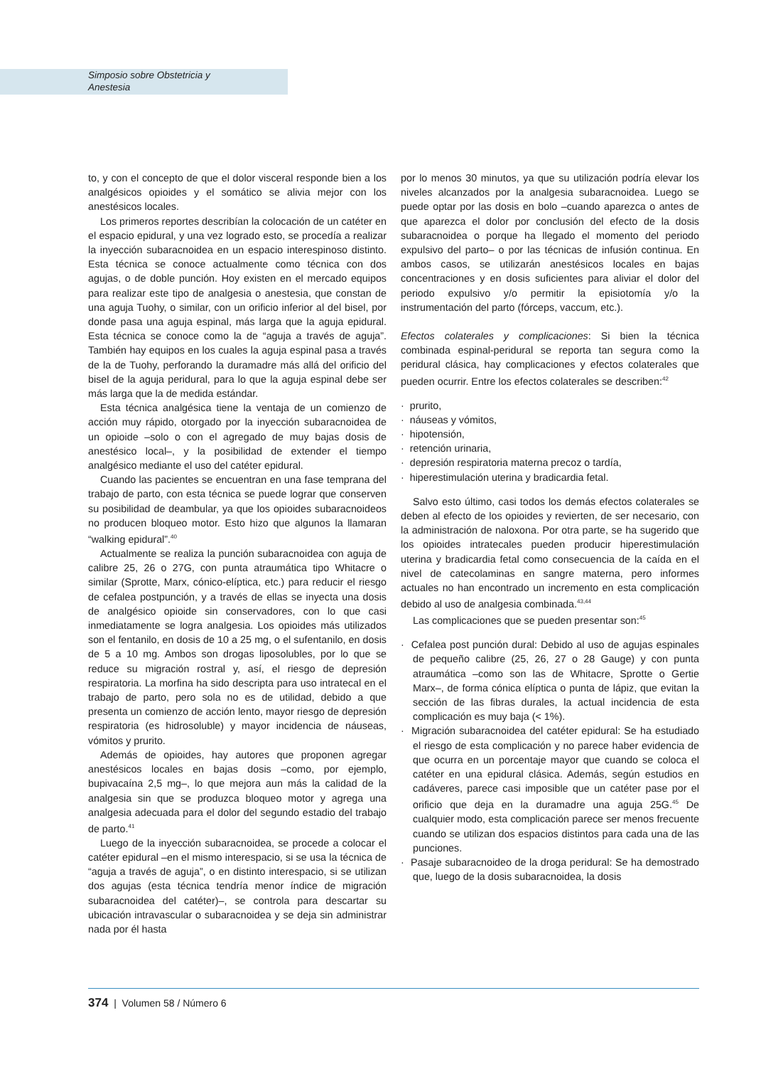Simposio sobre Obstetricia y
Anestesia
to, y con el concepto de que el dolor visceral responde bien a los analgésicos opioides y el somático se alivia mejor con los anestésicos locales.
Los primeros reportes describían la colocación de un catéter en el espacio epidural, y una vez logrado esto, se procedía a realizar la inyección subaracnoidea en un espacio interespinoso distinto. Esta técnica se conoce actualmente como técnica con dos agujas, o de doble punción. Hoy existen en el mercado equipos para realizar este tipo de analgesia o anestesia, que constan de una aguja Tuohy, o similar, con un orificio inferior al del bisel, por donde pasa una aguja espinal, más larga que la aguja epidural. Esta técnica se conoce como la de “aguja a través de aguja”. También hay equipos en los cuales la aguja espinal pasa a través de la de Tuohy, perforando la duramadre más allá del orificio del bisel de la aguja peridural, para lo que la aguja espinal debe ser más larga que la de medida estándar.
Esta técnica analgésica tiene la ventaja de un comienzo de acción muy rápido, otorgado por la inyección subaracnoidea de un opioide –solo o con el agregado de muy bajas dosis de anestésico local–, y la posibilidad de extender el tiempo analgésico mediante el uso del catéter epidural.
Cuando las pacientes se encuentran en una fase temprana del trabajo de parto, con esta técnica se puede lograr que conserven su posibilidad de deambular, ya que los opioides subaracnoideos no producen bloqueo motor. Esto hizo que algunos la llamaran “walking epidural”.<sup>40</sup>
Actualmente se realiza la punción subaracnoidea con aguja de calibre 25, 26 o 27G, con punta atraumática tipo Whitacre o similar (Sprotte, Marx, cónico-elíptica, etc.) para reducir el riesgo de cefalea postpunción, y a través de ellas se inyecta una dosis de analgésico opioide sin conservadores, con lo que casi inmediatamente se logra analgesia. Los opioides más utilizados son el fentanilo, en dosis de 10 a 25 mg, o el sufentanilo, en dosis de 5 a 10 mg. Ambos son drogas liposolubles, por lo que se reduce su migración rostral y, así, el riesgo de depresión respiratoria. La morfina ha sido descripta para uso intratecal en el trabajo de parto, pero sola no es de utilidad, debido a que presenta un comienzo de acción lento, mayor riesgo de depresión respiratoria (es hidrosoluble) y mayor incidencia de náuseas, vómitos y prurito.
Además de opioides, hay autores que proponen agregar anestésicos locales en bajas dosis –como, por ejemplo, bupivacaína 2,5 mg–, lo que mejora aun más la calidad de la analgesia sin que se produzca bloqueo motor y agrega una analgesia adecuada para el dolor del segundo estadio del trabajo de parto.<sup>41</sup>
Luego de la inyección subaracnoidea, se procede a colocar el catéter epidural –en el mismo interespacio, si se usa la técnica de “aguja a través de aguja”, o en distinto interespacio, si se utilizan dos agujas (esta técnica tendría menor índice de migración subaracnoidea del catéter)–, se controla para descartar su ubicación intravascular o subaracnoidea y se deja sin administrar nada por él hasta
por lo menos 30 minutos, ya que su utilización podría elevar los niveles alcanzados por la analgesia subaracnoidea. Luego se puede optar por las dosis en bolo –cuando aparezca o antes de que aparezca el dolor por conclusión del efecto de la dosis subaracnoidea o porque ha llegado el momento del periodo expulsivo del parto– o por las técnicas de infusión continua. En ambos casos, se utilizarán anestésicos locales en bajas concentraciones y en dosis suficientes para aliviar el dolor del periodo expulsivo y/o permitir la episiotomía y/o la instrumentación del parto (fórceps, vaccum, etc.).
Efectos colaterales y complicaciones: Si bien la técnica combinada espinal-peridural se reporta tan segura como la peridural clásica, hay complicaciones y efectos colaterales que pueden ocurrir. Entre los efectos colaterales se describen:<sup>42</sup>
· prurito,
· náuseas y vómitos,
· hipotensión,
· retención urinaria,
· depresión respiratoria materna precoz o tardía,
· hiperestimulación uterina y bradicardia fetal.
Salvo esto último, casi todos los demás efectos colaterales se deben al efecto de los opioides y revierten, de ser necesario, con la administración de naloxona. Por otra parte, se ha sugerido que los opioides intratecales pueden producir hiperestimulación uterina y bradicardia fetal como consecuencia de la caída en el nivel de catecolaminas en sangre materna, pero informes actuales no han encontrado un incremento en esta complicación debido al uso de analgesia combinada.<sup>43,44</sup>
Las complicaciones que se pueden presentar son:<sup>45</sup>
· Cefalea post punción dural: Debido al uso de agujas espinales de pequeño calibre (25, 26, 27 o 28 Gauge) y con punta atraumática –como son las de Whitacre, Sprotte o Gertie Marx–, de forma cónica elíptica o punta de lápiz, que evitan la sección de las fibras durales, la actual incidencia de esta complicación es muy baja (< 1%).
· Migración subaracnoidea del catéter epidural: Se ha estudiado el riesgo de esta complicación y no parece haber evidencia de que ocurra en un porcentaje mayor que cuando se coloca el catéter en una epidural clásica. Además, según estudios en cadáveres, parece casi imposible que un catéter pase por el orificio que deja en la duramadre una aguja 25G.<sup>45</sup> De cualquier modo, esta complicación parece ser menos frecuente cuando se utilizan dos espacios distintos para cada una de las punciones.
· Pasaje subaracnoideo de la droga peridural: Se ha demostrado que, luego de la dosis subaracnoidea, la dosis
374 | Volumen 58 / Número 6